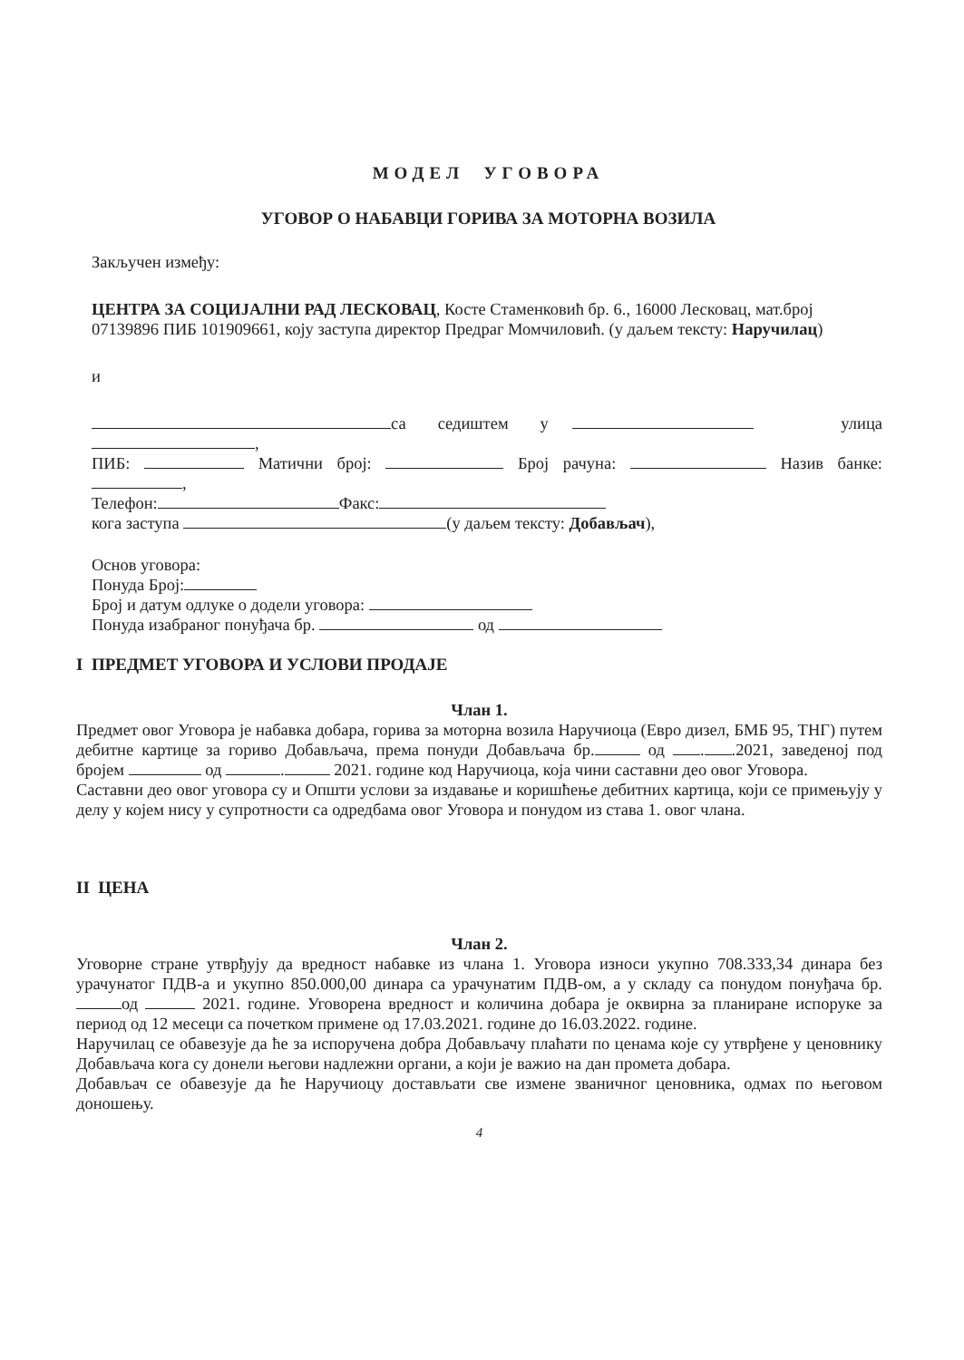МОДЕЛ УГОВОРА
УГОВОР О НАБАВЦИ ГОРИВА ЗА МОТОРНА ВОЗИЛА
Закључен између:
ЦЕНТРА ЗА СОЦИЈАЛНИ РАД ЛЕСКОВАЦ, Косте Стаменковић бр. 6., 16000 Лесковац, мат.број 07139896 ПИБ 101909661, коју заступа директор Предраг Момчиловић. (у даљем тексту: Наручилац)
и
са седиштем у улица ,
ПИБ: Матични број: Број рачуна: Назив банке: ,
Телефон: Факс:
кога заступа (у даљем тексту: Добављач),
Основ уговора:
Понуда Број:
Број и датум одлуке о додели уговора:
Понуда изабраног понуђача бр. од
I ПРЕДМЕТ УГОВОРА И УСЛОВИ ПРОДАЈЕ
Члан 1.
Предмет овог Уговора је набавка добара, горива за моторна возила Наручиоца (Евро дизел, БМБ 95, ТНГ) путем дебитне картице за гориво Добављача, према понуди Добављача бр. од . .2021, заведеној под бројем од . 2021. године код Наручиоца, која чини саставни део овог Уговора.
Саставни део овог уговора су и Општи услови за издавање и коришћење дебитних картица, који се примењују у делу у којем нису у супротности са одредбама овог Уговора и понудом из става 1. овог члана.
II ЦЕНА
Члан 2.
Уговорне стране утврђују да вредност набавке из члана 1. Уговора износи укупно 708.333,34 динара без урачунатог ПДВ-а и укупно 850.000,00 динара са урачунатим ПДВ-ом, а у складу са понудом понуђача бр. од 2021. године. Уговорена вредност и количина добара је оквирна за планиране испоруке за период од 12 месеци са почетком примене од 17.03.2021. године до 16.03.2022. године.
Наручилац се обавезује да ће за испоручена добра Добављачу плаћати по ценама које су утврђене у ценовнику Добављача кога су донели његови надлежни органи, а који је важио на дан промета добара.
Добављач се обавезује да ће Наручиоцу достављати све измене званичног ценовника, одмах по његовом доношењу.
4